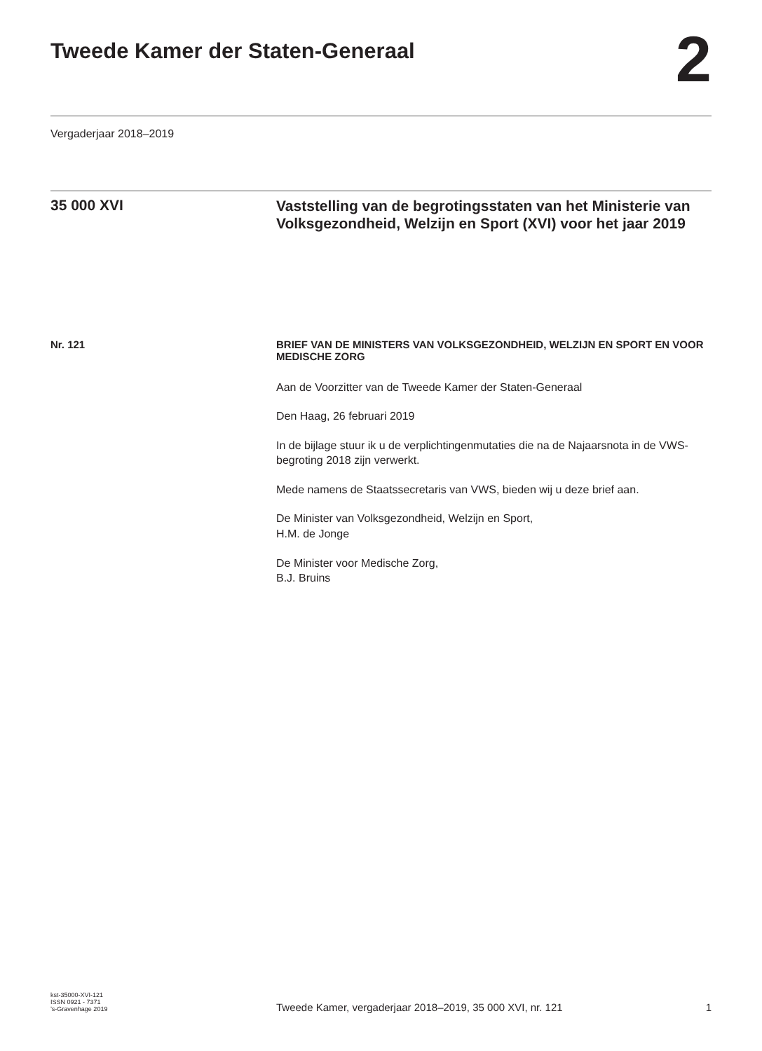Tweede Kamer der Staten-Generaal
2
Vergaderjaar 2018–2019
35 000 XVI
Vaststelling van de begrotingsstaten van het Ministerie van Volksgezondheid, Welzijn en Sport (XVI) voor het jaar 2019
Nr. 121
BRIEF VAN DE MINISTERS VAN VOLKSGEZONDHEID, WELZIJN EN SPORT EN VOOR MEDISCHE ZORG
Aan de Voorzitter van de Tweede Kamer der Staten-Generaal
Den Haag, 26 februari 2019
In de bijlage stuur ik u de verplichtingenmutaties die na de Najaarsnota in de VWS-begroting 2018 zijn verwerkt.
Mede namens de Staatssecretaris van VWS, bieden wij u deze brief aan.
De Minister van Volksgezondheid, Welzijn en Sport,
H.M. de Jonge
De Minister voor Medische Zorg,
B.J. Bruins
kst-35000-XVI-121
ISSN 0921 - 7371
’s-Gravenhage 2019
Tweede Kamer, vergaderjaar 2018–2019, 35 000 XVI, nr. 121
1